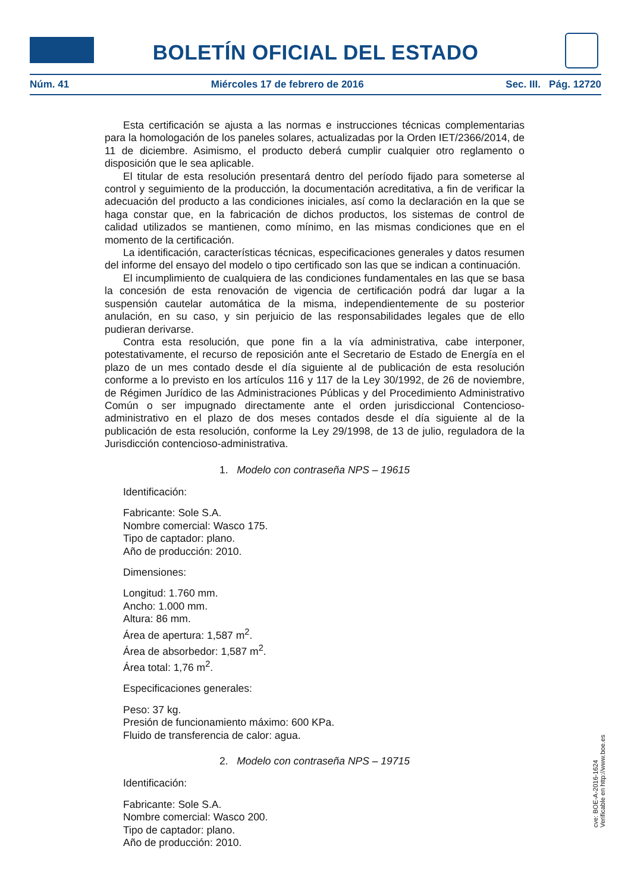BOLETÍN OFICIAL DEL ESTADO
Núm. 41 Miércoles 17 de febrero de 2016 Sec. III. Pág. 12720
Esta certificación se ajusta a las normas e instrucciones técnicas complementarias para la homologación de los paneles solares, actualizadas por la Orden IET/2366/2014, de 11 de diciembre. Asimismo, el producto deberá cumplir cualquier otro reglamento o disposición que le sea aplicable.
El titular de esta resolución presentará dentro del período fijado para someterse al control y seguimiento de la producción, la documentación acreditativa, a fin de verificar la adecuación del producto a las condiciones iniciales, así como la declaración en la que se haga constar que, en la fabricación de dichos productos, los sistemas de control de calidad utilizados se mantienen, como mínimo, en las mismas condiciones que en el momento de la certificación.
La identificación, características técnicas, especificaciones generales y datos resumen del informe del ensayo del modelo o tipo certificado son las que se indican a continuación.
El incumplimiento de cualquiera de las condiciones fundamentales en las que se basa la concesión de esta renovación de vigencia de certificación podrá dar lugar a la suspensión cautelar automática de la misma, independientemente de su posterior anulación, en su caso, y sin perjuicio de las responsabilidades legales que de ello pudieran derivarse.
Contra esta resolución, que pone fin a la vía administrativa, cabe interponer, potestativamente, el recurso de reposición ante el Secretario de Estado de Energía en el plazo de un mes contado desde el día siguiente al de publicación de esta resolución conforme a lo previsto en los artículos 116 y 117 de la Ley 30/1992, de 26 de noviembre, de Régimen Jurídico de las Administraciones Públicas y del Procedimiento Administrativo Común o ser impugnado directamente ante el orden jurisdiccional Contencioso-administrativo en el plazo de dos meses contados desde el día siguiente al de la publicación de esta resolución, conforme la Ley 29/1998, de 13 de julio, reguladora de la Jurisdicción contencioso-administrativa.
1. Modelo con contraseña NPS – 19615
Identificación:
Fabricante: Sole S.A.
Nombre comercial: Wasco 175.
Tipo de captador: plano.
Año de producción: 2010.
Dimensiones:
Longitud: 1.760 mm.
Ancho: 1.000 mm.
Altura: 86 mm.
Área de apertura: 1,587 m<sup>2</sup>.
Área de absorbedor: 1,587 m<sup>2</sup>.
Área total: 1,76 m<sup>2</sup>.
Especificaciones generales:
Peso: 37 kg.
Presión de funcionamiento máximo: 600 KPa.
Fluido de transferencia de calor: agua.
2. Modelo con contraseña NPS – 19715
Identificación:
Fabricante: Sole S.A.
Nombre comercial: Wasco 200.
Tipo de captador: plano.
Año de producción: 2010.
cve: BOE-A-2016-1624
Verificable en http://www.boe.es